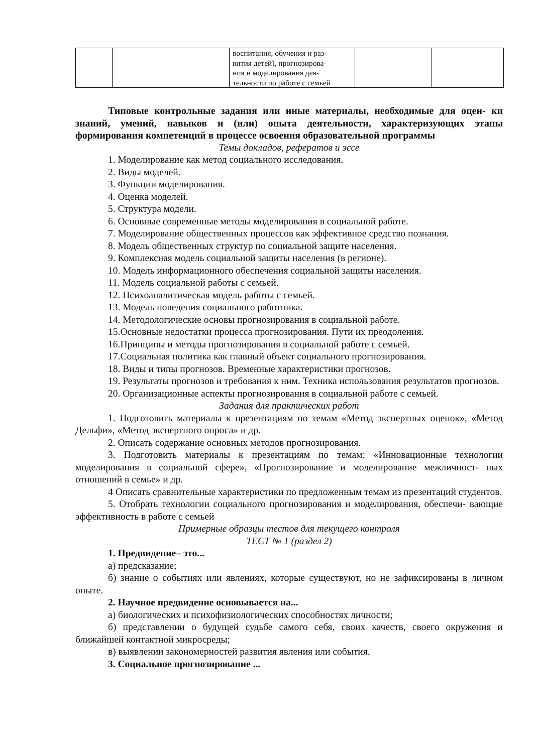| | | воспитания, обучения и раз- вития детей), прогнозирова- ния и моделирования дея- тельности по работе с семьей | | |
Типовые контрольные задания или иные материалы, необходимые для оцен- ки знаний, умений, навыков и (или) опыта деятельности, характеризующих этапы формирования компетенций в процессе освоения образовательной программы
Темы докладов, рефератов и эссе
1. Моделирование как метод социального исследования.
2. Виды моделей.
3. Функции моделирования.
4. Оценка моделей.
5. Структура модели.
6. Основные современные методы моделирования в социальной работе.
7. Моделирование общественных процессов как эффективное средство познания.
8. Модель общественных структур по социальной защите населения.
9. Комплексная модель социальной защиты населения (в регионе).
10. Модель информационного обеспечения социальной защиты населения.
11. Модель социальной работы с семьей.
12. Психоаналитическая модель работы с семьей.
13. Модель поведения социального работника.
14. Методологические основы прогнозирования в социальной работе.
15.Основные недостатки процесса прогнозирования. Пути их преодоления.
16.Принципы и методы прогнозирования в социальной работе с семьей.
17.Социальная политика как главный объект социального прогнозирования.
18. Виды и типы прогнозов. Временные характеристики прогнозов.
19. Результаты прогнозов и требования к ним. Техника использования результатов прогнозов.
20. Организационные аспекты прогнозирования в социальной работе с семьей.
Задания для практических работ
1. Подготовить материалы к презентациям по темам «Метод экспертных оценок», «Метод Дельфи», «Метод экспертного опроса» и др.
2. Описать содержание основных методов прогнозирования.
3. Подготовить материалы к презентациям по темам: «Инновационные технологии моделирования в социальной сфере», «Прогнозирование и моделирование межличност- ных отношений в семье» и др.
4 Описать сравнительные характеристики по предложенным темам из презентаций студентов.
5. Отобрать технологии социального прогнозирования и моделирования, обеспечи- вающие эффективность в работе с семьей
Примерные образцы тестов для текущего контроля
ТЕСТ № 1 (раздел 2)
1. Предвидение– это...
а) предсказание;
б) знание о событиях или явлениях, которые существуют, но не зафиксированы в личном опыте.
2. Научное предвидение основывается на...
а) биологических и психофизиологических способностях личности;
б) представлении о будущей судьбе самого себя, своих качеств, своего окружения и ближайшей контактной микросреды;
в) выявлении закономерностей развития явления или события.
3. Социальное прогнозирование ...